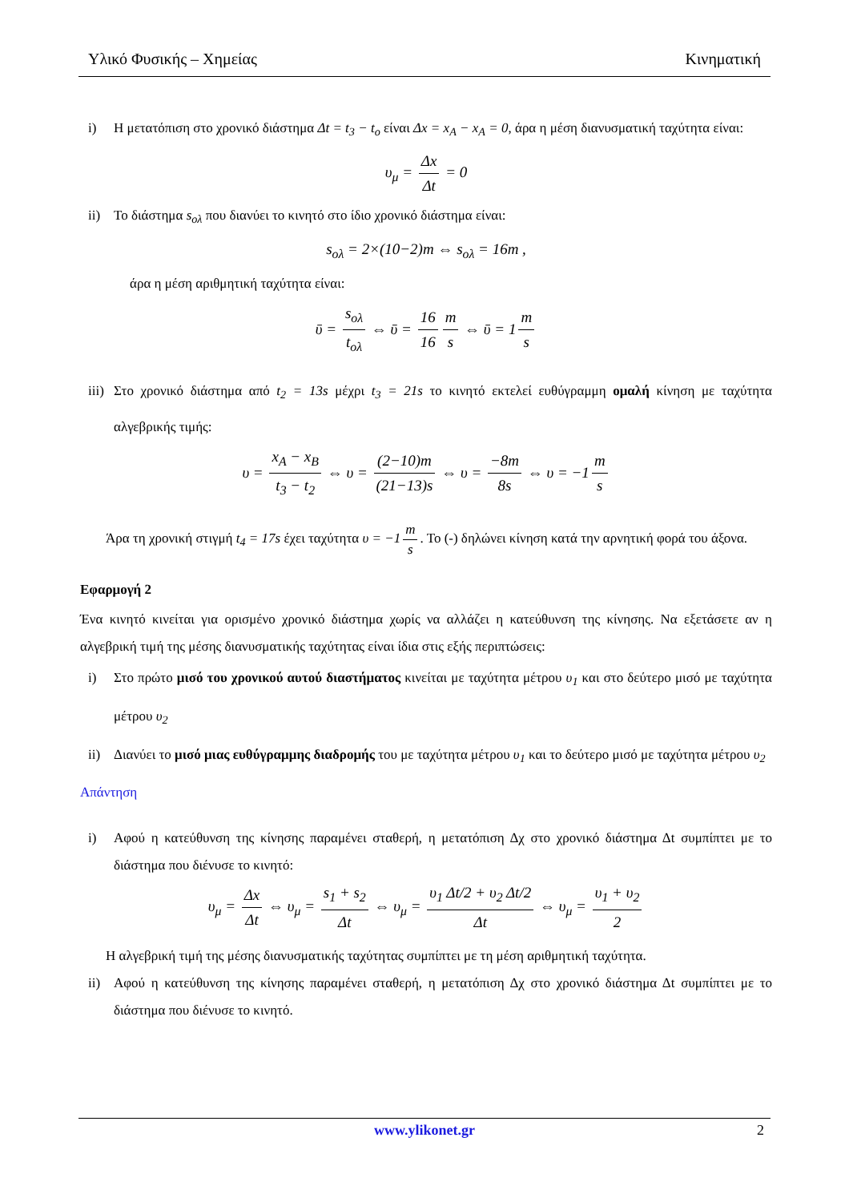Υλικό Φυσικής – Χημείας Κινηματική
i) Η μετατόπιση στο χρονικό διάστημα Δt = t<sub>3</sub> − t<sub>o</sub> είναι Δx = x<sub>A</sub> − x<sub>A</sub> = 0, άρα η μέση διανυσματική ταχύτητα είναι:
υ<sub>μ</sub> = Δx Δt = 0
ii) Το διάστημα s<sub>ολ</sub> που διανύει το κινητό στο ίδιο χρονικό διάστημα είναι:
s<sub>ολ</sub> = 2×(10−2)m ⇔ s<sub>ολ</sub> = 16m ,
άρα η μέση αριθμητική ταχύτητα είναι:
ῡ = s<sub>ολ</sub> t<sub>ολ</sub> ⇔ ῡ = 16 16 m s ⇔ ῡ = 1 m s
iii) Στο χρονικό διάστημα από t<sub>2</sub> = 13s μέχρι t<sub>3</sub> = 21s το κινητό εκτελεί ευθύγραμμη ομαλή κίνηση με ταχύτητα αλγεβρικής τιμής:
υ = x<sub>A</sub> − x<sub>B</sub> t<sub>3</sub> − t<sub>2</sub> ⇔ υ = (2−10)m (21−13)s ⇔ υ = −8m 8s ⇔ υ = −1 m s
Άρα τη χρονική στιγμή t<sub>4</sub> = 17s έχει ταχύτητα υ = −1 m s. Το (-) δηλώνει κίνηση κατά την αρνητική φορά του άξονα.
Εφαρμογή 2
Ένα κινητό κινείται για ορισμένο χρονικό διάστημα χωρίς να αλλάζει η κατεύθυνση της κίνησης. Να εξετάσετε αν η αλγεβρική τιμή της μέσης διανυσματικής ταχύτητας είναι ίδια στις εξής περιπτώσεις:
i) Στο πρώτο μισό του χρονικού αυτού διαστήματος κινείται με ταχύτητα μέτρου υ<sub>1</sub> και στο δεύτερο μισό με ταχύτητα μέτρου υ<sub>2</sub>
ii) Διανύει το μισό μιας ευθύγραμμης διαδρομής του με ταχύτητα μέτρου υ<sub>1</sub> και το δεύτερο μισό με ταχύτητα μέτρου υ<sub>2</sub>
Απάντηση
i) Αφού η κατεύθυνση της κίνησης παραμένει σταθερή, η μετατόπιση Δχ στο χρονικό διάστημα Δt συμπίπτει με το διάστημα που διένυσε το κινητό:
υ<sub>μ</sub> = Δx Δt ⇔ υ<sub>μ</sub> = s<sub>1</sub> + s<sub>2</sub> Δt ⇔ υ<sub>μ</sub> = υ<sub>1</sub> Δt/2 + υ<sub>2</sub> Δt/2 Δt ⇔ υ<sub>μ</sub> = υ<sub>1</sub> + υ<sub>2</sub> 2
Η αλγεβρική τιμή της μέσης διανυσματικής ταχύτητας συμπίπτει με τη μέση αριθμητική ταχύτητα.
ii) Αφού η κατεύθυνση της κίνησης παραμένει σταθερή, η μετατόπιση Δχ στο χρονικό διάστημα Δt συμπίπτει με το διάστημα που διένυσε το κινητό.
www.ylikonet.gr 2